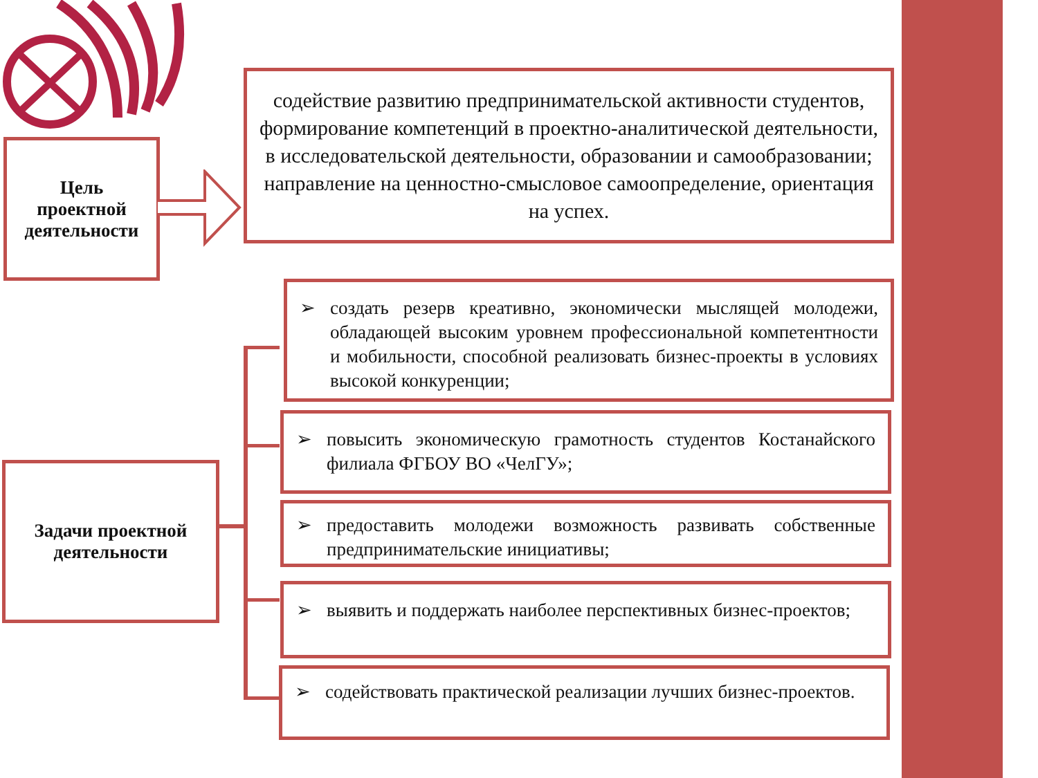Цель
проектной
деятельности
содействие развитию предпринимательской активности студентов, формирование компетенций в проектно-аналитической деятельности, в исследовательской деятельности, образовании и самообразовании; направление на ценностно-смысловое самоопределение, ориентация на успех.
Задачи проектной
деятельности
➢ создать резерв креативно, экономически мыслящей молодежи, обладающей высоким уровнем профессиональной компетентности и мобильности, способной реализовать бизнес-проекты в условиях высокой конкуренции;
➢ повысить экономическую грамотность студентов Костанайского филиала ФГБОУ ВО «ЧелГУ»;
➢ предоставить молодежи возможность развивать собственные предпринимательские инициативы;
➢ выявить и поддержать наиболее перспективных бизнес-проектов;
➢ содействовать практической реализации лучших бизнес-проектов.